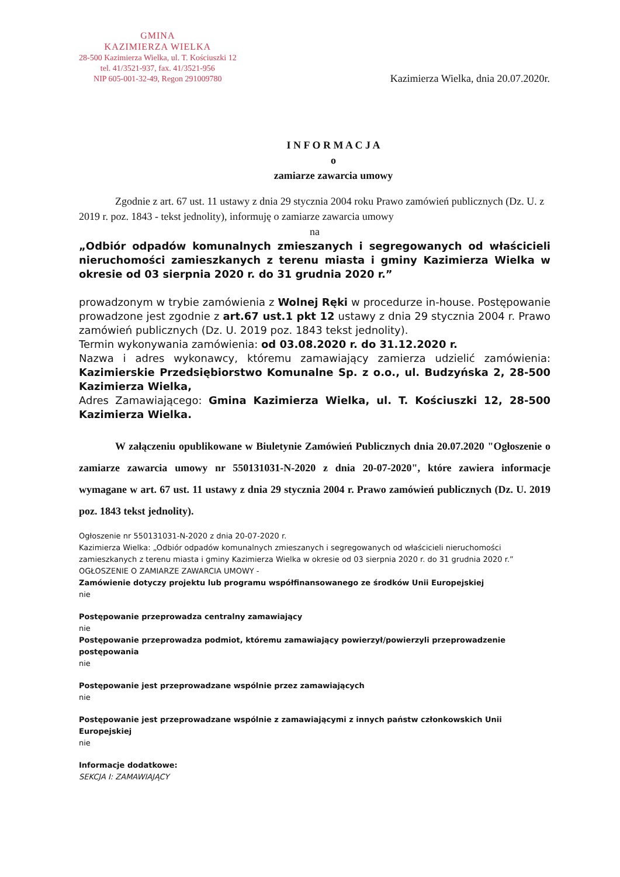GMINA
KAZIMIERZA WIELKA
28-500 Kazimierza Wielka, ul. T. Kościuszki 12
tel. 41/3521-937, fax. 41/3521-956
NIP 605-001-32-49, Regon 291009780
Kazimierza Wielka, dnia 20.07.2020r.
I N F O R M A C J A
o
zamiarze zawarcia umowy
Zgodnie z art. 67 ust. 11 ustawy z dnia 29 stycznia 2004 roku Prawo zamówień publicznych (Dz. U. z 2019 r. poz. 1843 - tekst jednolity), informuję o zamiarze zawarcia umowy
na
„Odbiór odpadów komunalnych zmieszanych i segregowanych od właścicieli nieruchomości zamieszkanych z terenu miasta i gminy Kazimierza Wielka w okresie od 03 sierpnia 2020 r. do 31 grudnia 2020 r.”
prowadzonym w trybie zamówienia z Wolnej Ręki w procedurze in-house. Postępowanie prowadzone jest zgodnie z art.67 ust.1 pkt 12 ustawy z dnia 29 stycznia 2004 r. Prawo zamówień publicznych (Dz. U. 2019 poz. 1843 tekst jednolity).
Termin wykonywania zamówienia: od 03.08.2020 r. do 31.12.2020 r.
Nazwa i adres wykonawcy, któremu zamawiający zamierza udzielić zamówienia: Kazimierskie Przedsiębiorstwo Komunalne Sp. z o.o., ul. Budzyńska 2, 28-500 Kazimierza Wielka,
Adres Zamawiającego: Gmina Kazimierza Wielka, ul. T. Kościuszki 12, 28-500 Kazimierza Wielka.
W załączeniu opublikowane w Biuletynie Zamówień Publicznych dnia 20.07.2020 "Ogłoszenie o zamiarze zawarcia umowy nr 550131031-N-2020 z dnia 20-07-2020", które zawiera informacje wymagane w art. 67 ust. 11 ustawy z dnia 29 stycznia 2004 r. Prawo zamówień publicznych (Dz. U. 2019 poz. 1843 tekst jednolity).
Ogłoszenie nr 550131031-N-2020 z dnia 20-07-2020 r.
Kazimierza Wielka: „Odbiór odpadów komunalnych zmieszanych i segregowanych od właścicieli nieruchomości zamieszkanych z terenu miasta i gminy Kazimierza Wielka w okresie od 03 sierpnia 2020 r. do 31 grudnia 2020 r.”
OGŁOSZENIE O ZAMIARZE ZAWARCIA UMOWY -
Zamówienie dotyczy projektu lub programu współfinansowanego ze środków Unii Europejskiej
nie
Postępowanie przeprowadza centralny zamawiający
nie
Postępowanie przeprowadza podmiot, któremu zamawiający powierzył/powierzyli przeprowadzenie postępowania
nie
Postępowanie jest przeprowadzane wspólnie przez zamawiających
nie
Postępowanie jest przeprowadzane wspólnie z zamawiającymi z innych państw członkowskich Unii Europejskiej
nie
Informacje dodatkowe:
SEKCJA I: ZAMAWIAJĄCY